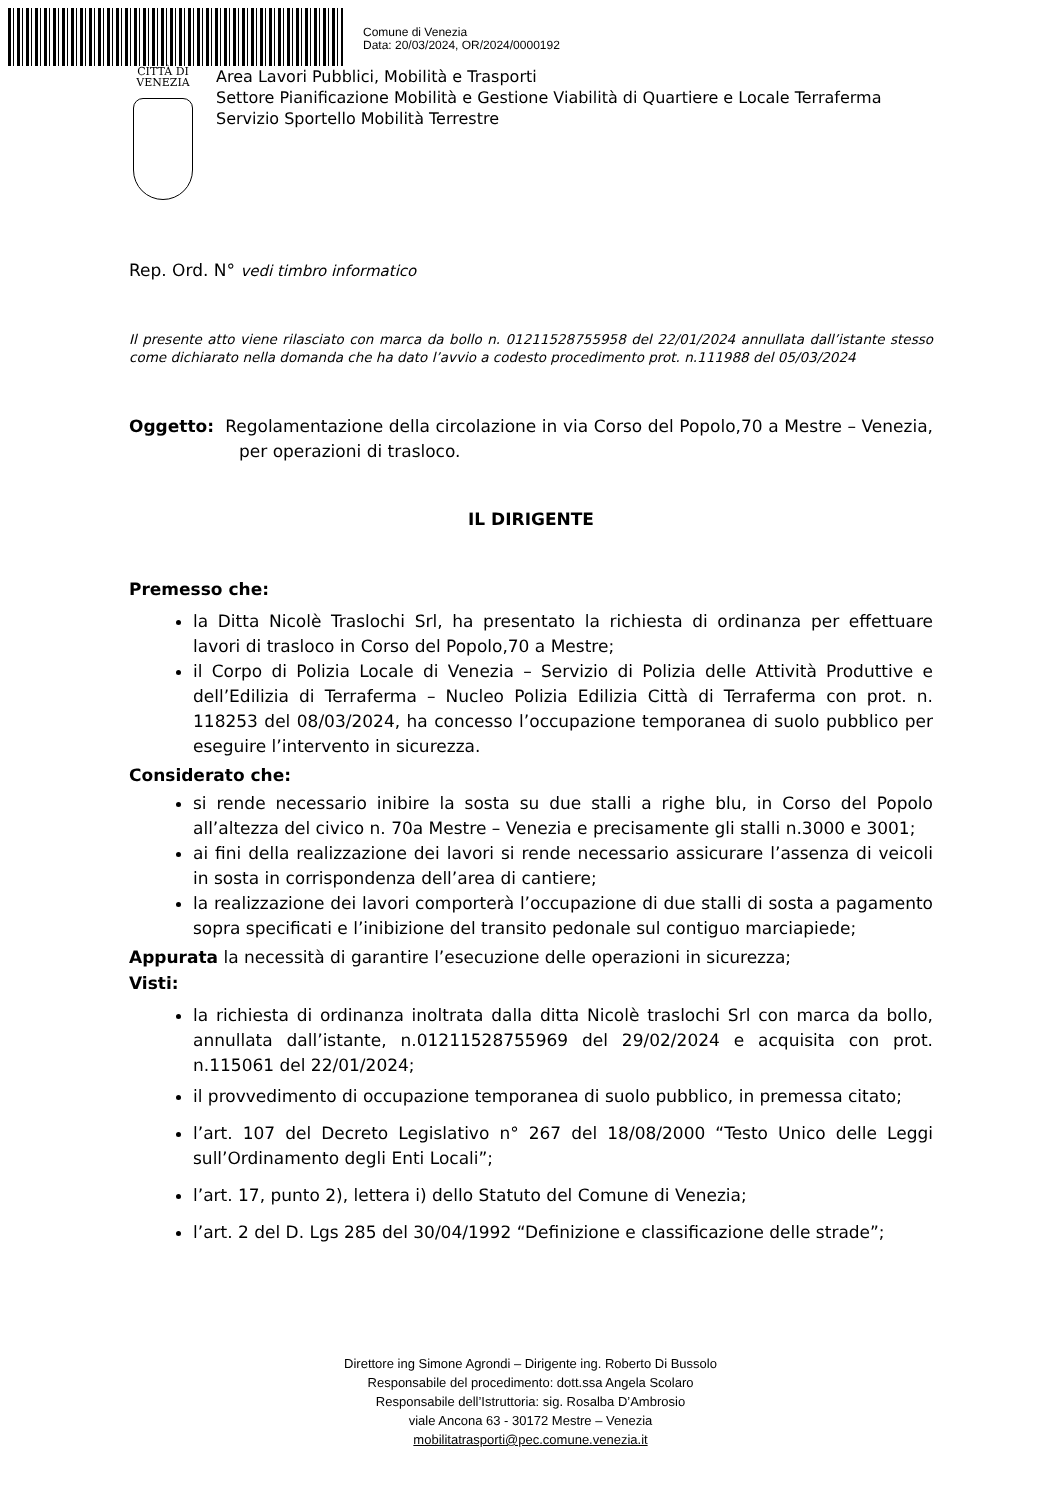Comune di Venezia
Data: 20/03/2024, OR/2024/0000192
CITTÀ DI
VENEZIA
Area Lavori Pubblici, Mobilità e Trasporti
Settore Pianificazione Mobilità e Gestione Viabilità di Quartiere e Locale Terraferma
Servizio Sportello Mobilità Terrestre
Rep. Ord. N° vedi timbro informatico
Il presente atto viene rilasciato con marca da bollo n. 01211528755958 del 22/01/2024 annullata dall’istante stesso come dichiarato nella domanda che ha dato l’avvio a codesto procedimento prot. n.111988 del 05/03/2024
Oggetto: Regolamentazione della circolazione in via Corso del Popolo,70 a Mestre – Venezia, per operazioni di trasloco.
IL DIRIGENTE
Premesso che:
la Ditta Nicolè Traslochi Srl, ha presentato la richiesta di ordinanza per effettuare lavori di trasloco in Corso del Popolo,70 a Mestre;
il Corpo di Polizia Locale di Venezia – Servizio di Polizia delle Attività Produttive e dell’Edilizia di Terraferma – Nucleo Polizia Edilizia Città di Terraferma con prot. n. 118253 del 08/03/2024, ha concesso l’occupazione temporanea di suolo pubblico per eseguire l’intervento in sicurezza.
Considerato che:
si rende necessario inibire la sosta su due stalli a righe blu, in Corso del Popolo all’altezza del civico n. 70a Mestre – Venezia e precisamente gli stalli n.3000 e 3001;
ai fini della realizzazione dei lavori si rende necessario assicurare l’assenza di veicoli in sosta in corrispondenza dell’area di cantiere;
la realizzazione dei lavori comporterà l’occupazione di due stalli di sosta a pagamento sopra specificati e l’inibizione del transito pedonale sul contiguo marciapiede;
Appurata la necessità di garantire l’esecuzione delle operazioni in sicurezza;
Visti:
la richiesta di ordinanza inoltrata dalla ditta Nicolè traslochi Srl con marca da bollo, annullata dall’istante, n.01211528755969 del 29/02/2024 e acquisita con prot. n.115061 del 22/01/2024;
il provvedimento di occupazione temporanea di suolo pubblico, in premessa citato;
l’art. 107 del Decreto Legislativo n° 267 del 18/08/2000 “Testo Unico delle Leggi sull’Ordinamento degli Enti Locali”;
l’art. 17, punto 2), lettera i) dello Statuto del Comune di Venezia;
l’art. 2 del D. Lgs 285 del 30/04/1992 “Definizione e classificazione delle strade”;
Direttore ing Simone Agrondi – Dirigente ing. Roberto Di Bussolo
Responsabile del procedimento: dott.ssa Angela Scolaro
Responsabile dell’Istruttoria: sig. Rosalba D’Ambrosio
viale Ancona 63 - 30172 Mestre – Venezia
mobilitatrasporti@pec.comune.venezia.it